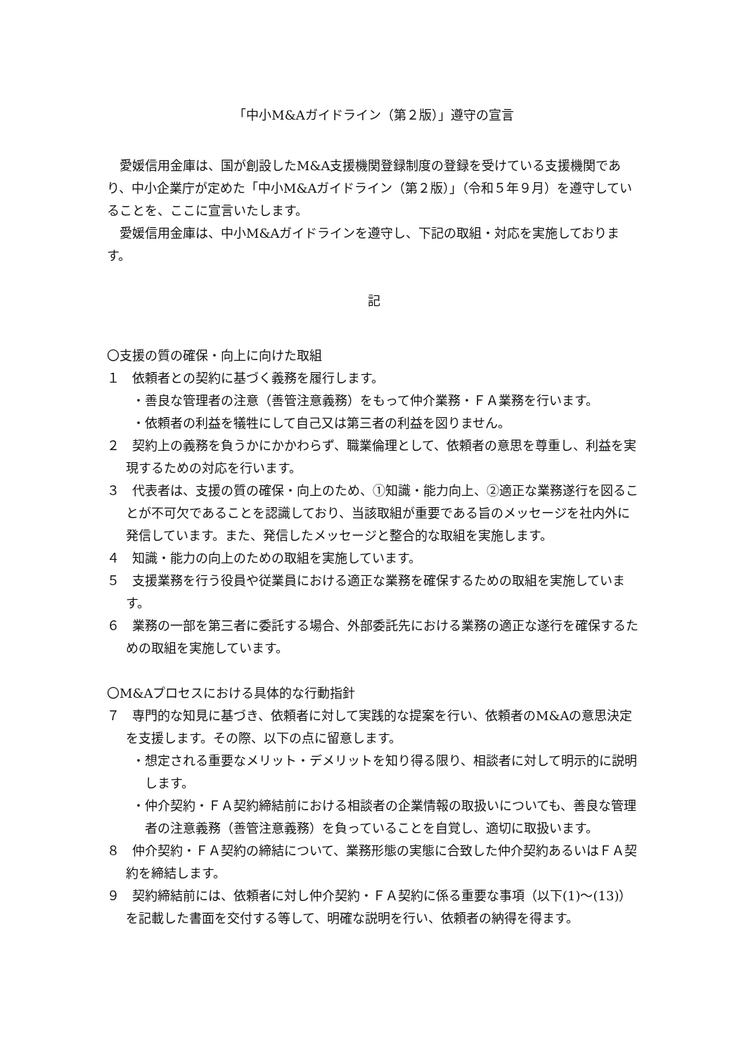「中小M&Aガイドライン（第２版）」遵守の宣言
愛媛信用金庫は、国が創設したM&A支援機関登録制度の登録を受けている支援機関であり、中小企業庁が定めた「中小M&Aガイドライン（第２版）」（令和５年９月）を遵守していることを、ここに宣言いたします。
愛媛信用金庫は、中小M&Aガイドラインを遵守し、下記の取組・対応を実施しております。
記
〇支援の質の確保・向上に向けた取組
１　依頼者との契約に基づく義務を履行します。
・善良な管理者の注意（善管注意義務）をもって仲介業務・ＦＡ業務を行います。
・依頼者の利益を犠牲にして自己又は第三者の利益を図りません。
２　契約上の義務を負うかにかかわらず、職業倫理として、依頼者の意思を尊重し、利益を実現するための対応を行います。
３　代表者は、支援の質の確保・向上のため、①知識・能力向上、②適正な業務遂行を図ることが不可欠であることを認識しており、当該取組が重要である旨のメッセージを社内外に発信しています。また、発信したメッセージと整合的な取組を実施します。
４　知識・能力の向上のための取組を実施しています。
５　支援業務を行う役員や従業員における適正な業務を確保するための取組を実施しています。
６　業務の一部を第三者に委託する場合、外部委託先における業務の適正な遂行を確保するための取組を実施しています。
〇M&Aプロセスにおける具体的な行動指針
７　専門的な知見に基づき、依頼者に対して実践的な提案を行い、依頼者のM&Aの意思決定を支援します。その際、以下の点に留意します。
・想定される重要なメリット・デメリットを知り得る限り、相談者に対して明示的に説明します。
・仲介契約・ＦＡ契約締結前における相談者の企業情報の取扱いについても、善良な管理者の注意義務（善管注意義務）を負っていることを自覚し、適切に取扱います。
８　仲介契約・ＦＡ契約の締結について、業務形態の実態に合致した仲介契約あるいはＦＡ契約を締結します。
９　契約締結前には、依頼者に対し仲介契約・ＦＡ契約に係る重要な事項（以下(1)～(13)）を記載した書面を交付する等して、明確な説明を行い、依頼者の納得を得ます。